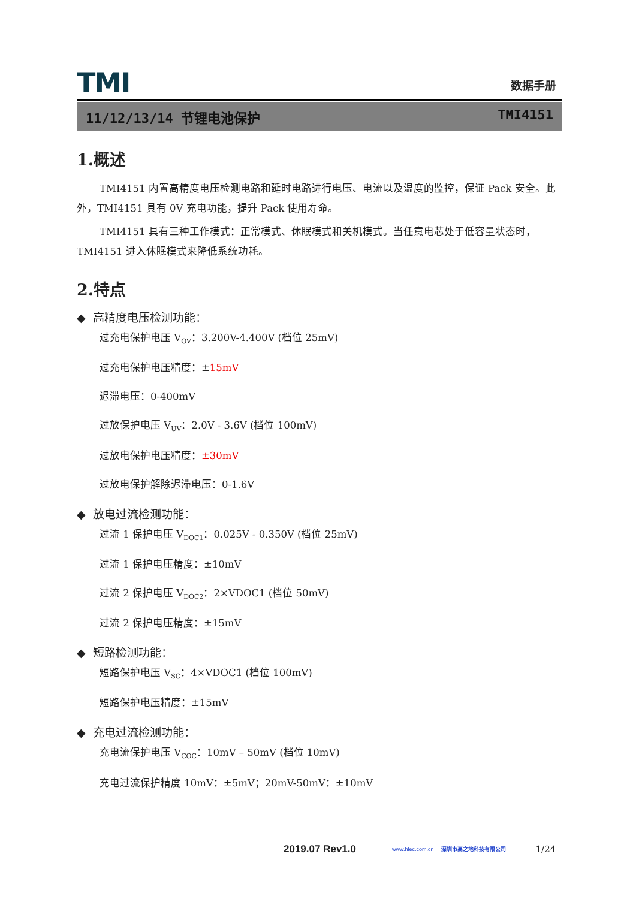TMI
数据手册
11/12/13/14 节锂电池保护 TMI4151
1.概述
TMI4151 内置高精度电压检测电路和延时电路进行电压、电流以及温度的监控，保证 Pack 安全。此外，TMI4151 具有 0V 充电功能，提升 Pack 使用寿命。
TMI4151 具有三种工作模式：正常模式、休眠模式和关机模式。当任意电芯处于低容量状态时，TMI4151 进入休眠模式来降低系统功耗。
2.特点
◆ 高精度电压检测功能：
过充电保护电压 V<sub>OV</sub>：3.200V-4.400V (档位 25mV)
过充电保护电压精度：±15mV
迟滞电压：0-400mV
过放保护电压 V<sub>UV</sub>：2.0V - 3.6V (档位 100mV)
过放电保护电压精度：±30mV
过放电保护解除迟滞电压：0-1.6V
◆ 放电过流检测功能：
过流 1 保护电压 V<sub>DOC1</sub>：0.025V - 0.350V (档位 25mV)
过流 1 保护电压精度：±10mV
过流 2 保护电压 V<sub>DOC2</sub>：2×VDOC1 (档位 50mV)
过流 2 保护电压精度：±15mV
◆ 短路检测功能：
短路保护电压 V<sub>SC</sub>：4×VDOC1 (档位 100mV)
短路保护电压精度：±15mV
◆ 充电过流检测功能：
充电流保护电压 V<sub>COC</sub>：10mV – 50mV (档位 10mV)
充电过流保护精度 10mV：±5mV；20mV-50mV：±10mV
2019.07 Rev1.0 www.hlec.com.cn 深圳市高之地科技有限公司 1/24